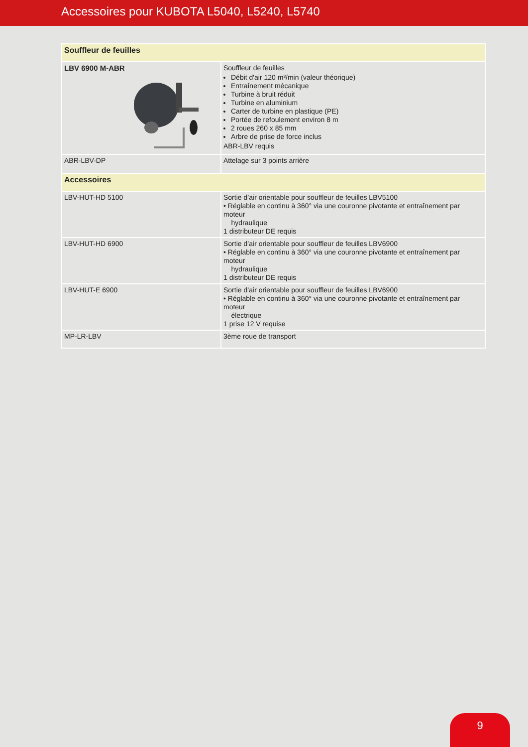Accessoires pour KUBOTA L5040, L5240, L5740
| Souffleur de feuilles | |
| LBV 6900 M-ABR | Souffleur de feuilles Débit d'air 120 m³/min (valeur théorique) Entraînement mécanique Turbine à bruit réduit Turbine en aluminium Carter de turbine en plastique (PE) Portée de refoulement environ 8 m 2 roues 260 x 85 mm Arbre de prise de force inclus ABR-LBV requis |
| ABR-LBV-DP | Attelage sur 3 points arrière |
| Accessoires | |
| LBV-HUT-HD 5100 | Sortie d’air orientable pour souffleur de feuilles LBV5100 • Réglable en continu à 360° via une couronne pivotante et entraînement par moteur hydraulique 1 distributeur DE requis |
| LBV-HUT-HD 6900 | Sortie d’air orientable pour souffleur de feuilles LBV6900 • Réglable en continu à 360° via une couronne pivotante et entraînement par moteur hydraulique 1 distributeur DE requis |
| LBV-HUT-E 6900 | Sortie d’air orientable pour souffleur de feuilles LBV6900 • Réglable en continu à 360° via une couronne pivotante et entraînement par moteur électrique 1 prise 12 V requise |
| MP-LR-LBV | 3ème roue de transport |
9